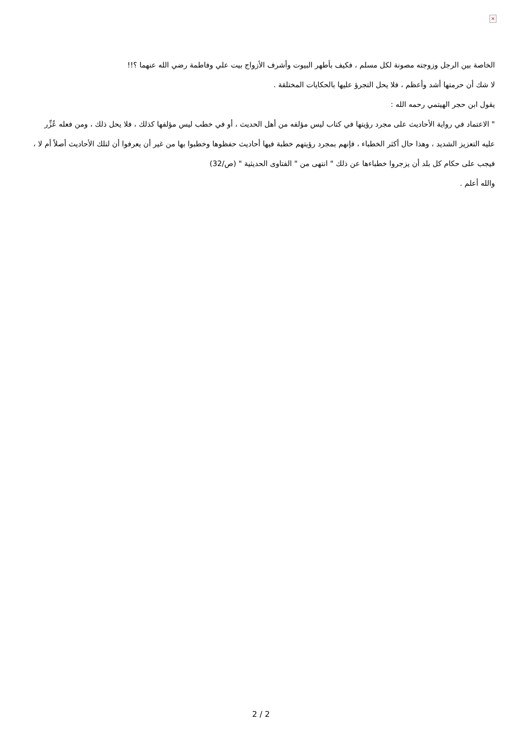×
الخاصة بين الرجل وزوجته مصونة لكل مسلم ، فكيف بأطهر البيوت وأشرف الأزواج بيت علي وفاطمة رضي الله عنهما ؟!!
لا شك أن حرمتها أشد وأعظم ، فلا يحل التجرؤ عليها بالحكايات المختلقة .
يقول ابن حجر الهيتمي رحمه الله :
" الاعتماد في رواية الأحاديث على مجرد رؤيتها في كتاب ليس مؤلفه من أهل الحديث ، أو في خطب ليس مؤلفها كذلك ، فلا يحل ذلك ، ومن فعله عُزِّر عليه التعزيز الشديد ، وهذا حال أكثر الخطباء ، فإنهم بمجرد رؤيتهم خطبة فيها أحاديث حفظوها وخطبوا بها من غير أن يعرفوا أن لتلك الأحاديث أصلاً أم لا ، فيجب على حكام كل بلد أن يزجروا خطباءها عن ذلك " انتهى من " الفتاوى الحديثية " (ص/32)
والله أعلم .
2 / 2